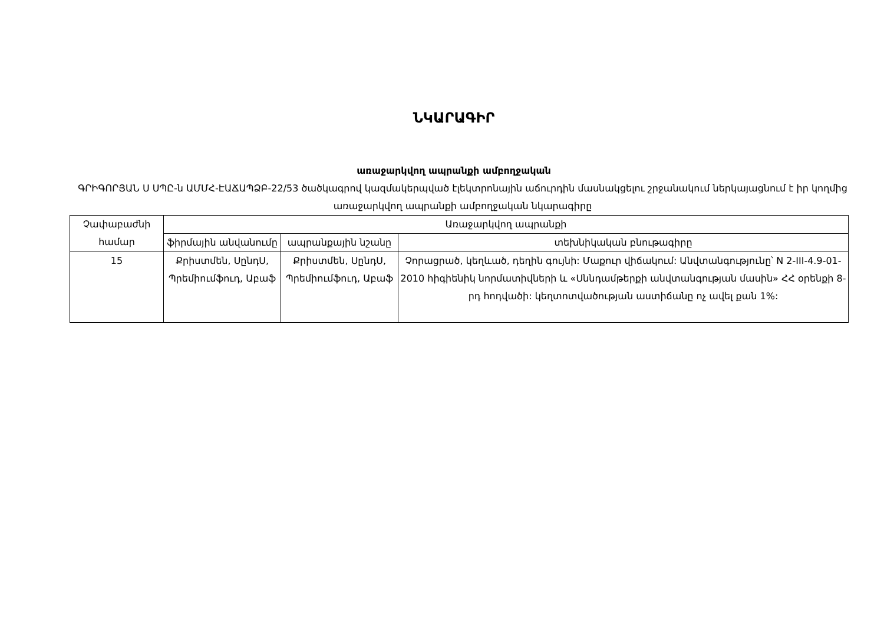ՆԿԱՐԱԳԻՐ
առաջարկվող ապրանքի ամբողջական
ԳՐԻԳՈՐՅԱՆ Ս ՍՊԸ-ն ԱՄՄՀ-ԷԱՃԱՊՁԲ-22/53 ծածկագրով կազմակերպված էլեկտրոնային աճուրդին մասնակցելու շրջանակում ներկայացնում է իր կողմից առաջարկվող ապրանքի ամբողջական նկարագիրը
| Չափաբաժնի համար | Առաջարկվող ապրանքի | | |
| --- | --- | --- | --- |
| | ֆիրմային անվանումը | ապրանքային նշանը | տեխնիկական բնութագիրը |
| 15 | Քրիստմեն, ՍընդՍ, Պրեմիումֆուդ, Աբաֆ | Քրիստմեն, ՍընդՍ, Պրեմիումֆուդ, Աբաֆ | Չորացրած, կեղևած, դեղին գույնի: Մաքուր վիճակում: Անվտանգությունը՝ N 2-III-4.9-01-2010 հիգիենիկ նորմատիվների և «Սննդամթերքի անվտանգության մասին» ՀՀ օրենքի 8-րդ հոդվածի: կեղտոտվածության աստիճանը ոչ ավել քան 1%: |